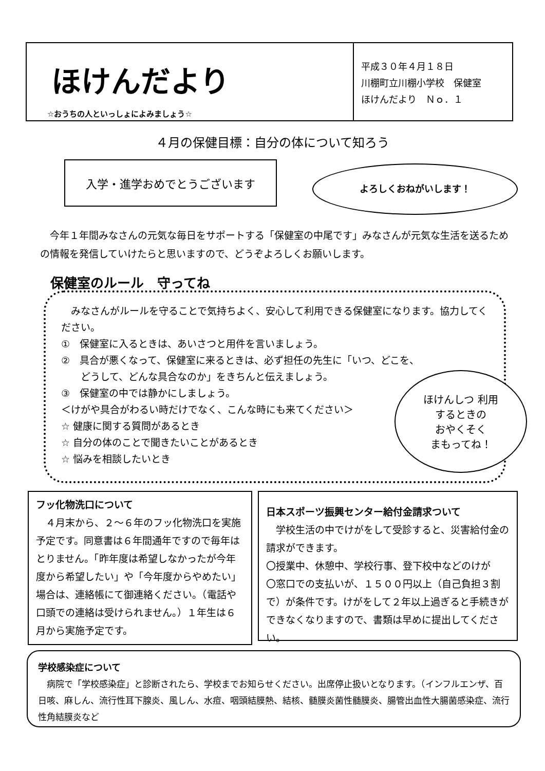ほけんだより
☆おうちの人といっしょによみましょう☆
平成３０年４月１８日
川棚町立川棚小学校　保健室
ほけんだより　Ｎｏ．１
４月の保健目標：自分の体について知ろう
入学・進学おめでとうございます よろしくおねがいします！
今年１年間みなさんの元気な毎日をサポートする「保健室の中尾です」みなさんが元気な生活を送るための情報を発信していけたらと思いますので、どうぞよろしくお願いします。
保健室のルール　守ってね
　みなさんがルールを守ることで気持ちよく、安心して利用できる保健室になります。協力してください。
①　保健室に入るときは、あいさつと用件を言いましょう。
②　具合が悪くなって、保健室に来るときは、必ず担任の先生に「いつ、どこを、
　　どうして、どんな具合なのか」をきちんと伝えましょう。
③　保健室の中では静かにしましょう。
＜けがや具合がわるい時だけでなく、こんな時にも来てください＞
☆ 健康に関する質問があるとき
☆ 自分の体のことで聞きたいことがあるとき
☆ 悩みを相談したいとき
ほけんしつ 利用
するときの
おやくそく
まもってね！
フッ化物洗口について
　４月末から、２～６年のフッ化物洗口を実施予定です。同意書は６年間通年ですので毎年はとりません。「昨年度は希望しなかったが今年度から希望したい」や「今年度からやめたい」場合は、連絡帳にて御連絡ください。（電話や口頭での連絡は受けられません。）１年生は６月から実施予定です。
日本スポーツ振興センター給付金請求ついて
　学校生活の中でけがをして受診すると、災害給付金の請求ができます。
〇授業中、休憩中、学校行事、登下校中などのけが
〇窓口での支払いが、１５００円以上（自己負担３割で）が条件です。けがをして２年以上過ぎると手続きができなくなりますので、書類は早めに提出してください。
学校感染症について
　病院で「学校感染症」と診断されたら、学校までお知らせください。出席停止扱いとなります。（インフルエンザ、百日咳、麻しん、流行性耳下腺炎、風しん、水痘、咽頭結膜熱、結核、髄膜炎菌性髄膜炎、腸管出血性大腸菌感染症、流行性角結膜炎など